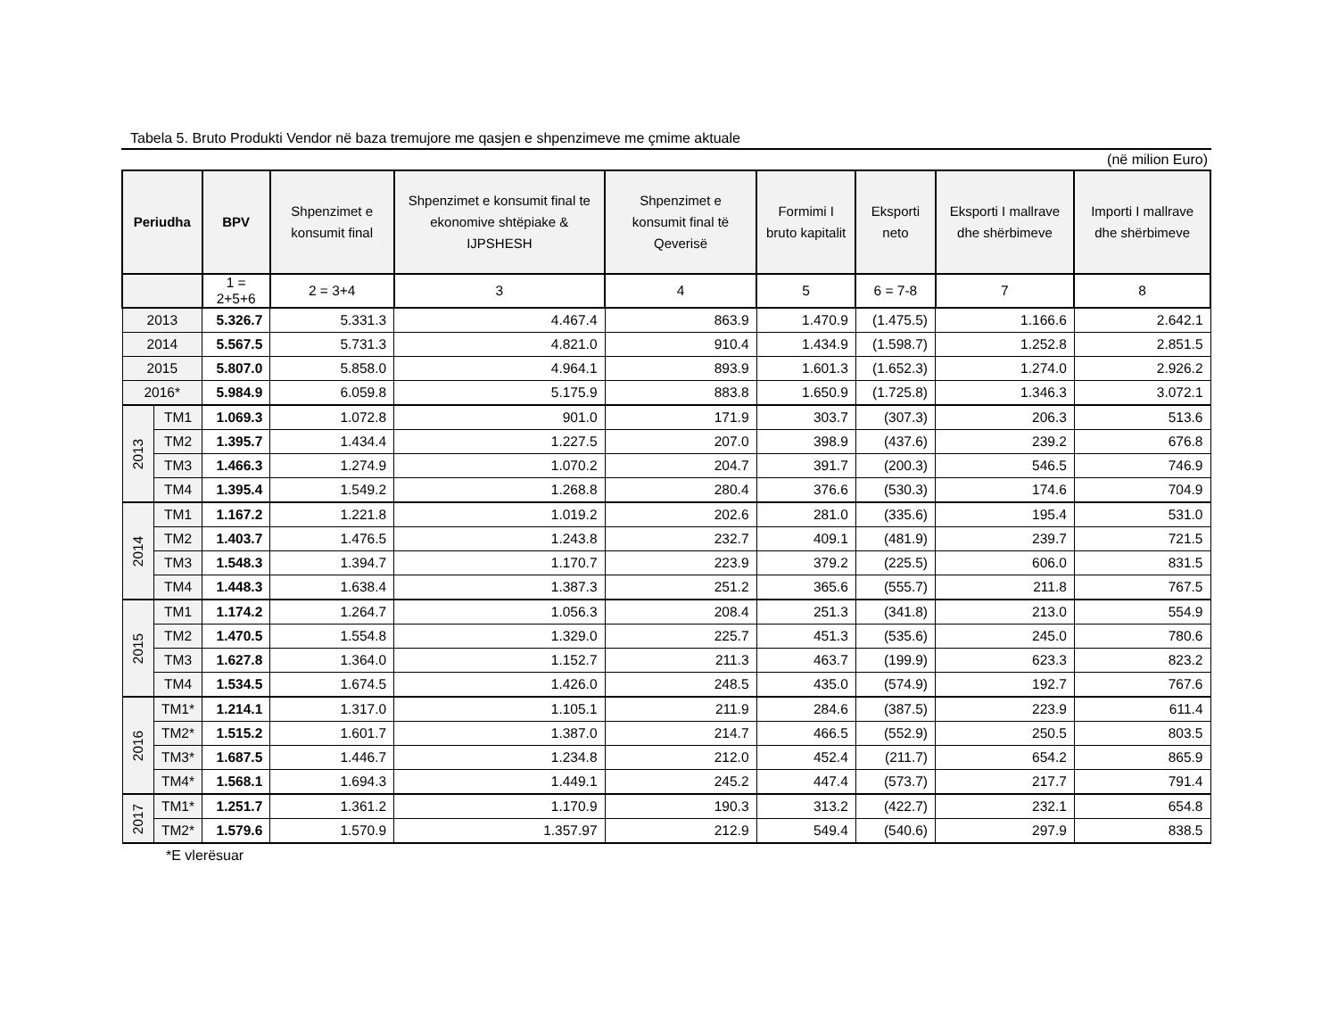Tabela 5. Bruto Produkti Vendor në baza tremujore me qasjen e shpenzimeve me çmime aktuale
(në milion Euro)
| Periudha | | BPV | Shpenzimet e konsumit final | Shpenzimet e konsumit final te ekonomive shtëpiake & IJPSHESH | Shpenzimet e konsumit final të Qeverisë | Formimi I bruto kapitalit | Eksporti neto | Eksporti I mallrave dhe shërbimeve | Importi I mallrave dhe shërbimeve |
| --- | --- | --- | --- | --- | --- | --- | --- | --- | --- |
| | | 1 = 2+5+6 | 2 = 3+4 | 3 | 4 | 5 | 6 = 7-8 | 7 | 8 |
| 2013 | | 5.326.7 | 5.331.3 | 4.467.4 | 863.9 | 1.470.9 | (1.475.5) | 1.166.6 | 2.642.1 |
| 2014 | | 5.567.5 | 5.731.3 | 4.821.0 | 910.4 | 1.434.9 | (1.598.7) | 1.252.8 | 2.851.5 |
| 2015 | | 5.807.0 | 5.858.0 | 4.964.1 | 893.9 | 1.601.3 | (1.652.3) | 1.274.0 | 2.926.2 |
| 2016* | | 5.984.9 | 6.059.8 | 5.175.9 | 883.8 | 1.650.9 | (1.725.8) | 1.346.3 | 3.072.1 |
| 2013 | TM1 | 1.069.3 | 1.072.8 | 901.0 | 171.9 | 303.7 | (307.3) | 206.3 | 513.6 |
| | TM2 | 1.395.7 | 1.434.4 | 1.227.5 | 207.0 | 398.9 | (437.6) | 239.2 | 676.8 |
| | TM3 | 1.466.3 | 1.274.9 | 1.070.2 | 204.7 | 391.7 | (200.3) | 546.5 | 746.9 |
| | TM4 | 1.395.4 | 1.549.2 | 1.268.8 | 280.4 | 376.6 | (530.3) | 174.6 | 704.9 |
| 2014 | TM1 | 1.167.2 | 1.221.8 | 1.019.2 | 202.6 | 281.0 | (335.6) | 195.4 | 531.0 |
| | TM2 | 1.403.7 | 1.476.5 | 1.243.8 | 232.7 | 409.1 | (481.9) | 239.7 | 721.5 |
| | TM3 | 1.548.3 | 1.394.7 | 1.170.7 | 223.9 | 379.2 | (225.5) | 606.0 | 831.5 |
| | TM4 | 1.448.3 | 1.638.4 | 1.387.3 | 251.2 | 365.6 | (555.7) | 211.8 | 767.5 |
| 2015 | TM1 | 1.174.2 | 1.264.7 | 1.056.3 | 208.4 | 251.3 | (341.8) | 213.0 | 554.9 |
| | TM2 | 1.470.5 | 1.554.8 | 1.329.0 | 225.7 | 451.3 | (535.6) | 245.0 | 780.6 |
| | TM3 | 1.627.8 | 1.364.0 | 1.152.7 | 211.3 | 463.7 | (199.9) | 623.3 | 823.2 |
| | TM4 | 1.534.5 | 1.674.5 | 1.426.0 | 248.5 | 435.0 | (574.9) | 192.7 | 767.6 |
| 2016 | TM1* | 1.214.1 | 1.317.0 | 1.105.1 | 211.9 | 284.6 | (387.5) | 223.9 | 611.4 |
| | TM2* | 1.515.2 | 1.601.7 | 1.387.0 | 214.7 | 466.5 | (552.9) | 250.5 | 803.5 |
| | TM3* | 1.687.5 | 1.446.7 | 1.234.8 | 212.0 | 452.4 | (211.7) | 654.2 | 865.9 |
| | TM4* | 1.568.1 | 1.694.3 | 1.449.1 | 245.2 | 447.4 | (573.7) | 217.7 | 791.4 |
| 2017 | TM1* | 1.251.7 | 1.361.2 | 1.170.9 | 190.3 | 313.2 | (422.7) | 232.1 | 654.8 |
| | TM2* | 1.579.6 | 1.570.9 | 1.357.97 | 212.9 | 549.4 | (540.6) | 297.9 | 838.5 |
*E vlerësuar